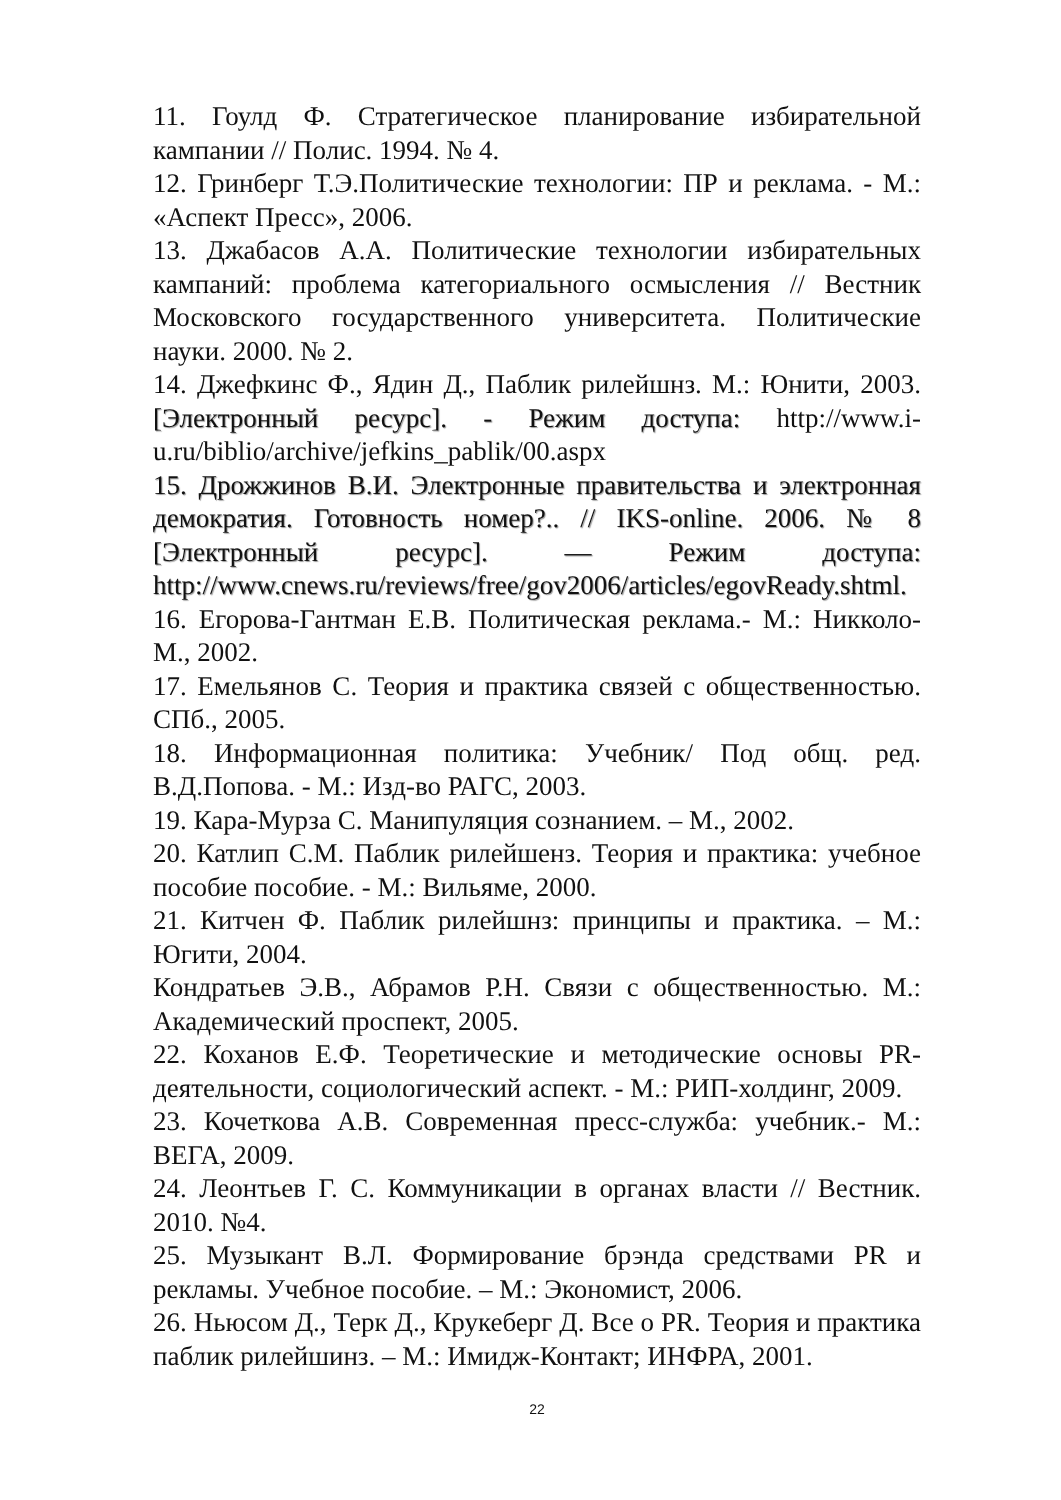11. Гоулд Ф. Стратегическое планирование избирательной кампании // Полис. 1994. № 4.
12. Гринберг Т.Э.Политические технологии: ПР и реклама. - М.: «Аспект Пресс», 2006.
13. Джабасов А.А. Политические технологии избирательных кампаний: проблема категориального осмысления // Вестник Московского государственного университета. Политические науки. 2000. № 2.
14. Джефкинс Ф., Ядин Д., Паблик рилейшнз. М.: Юнити, 2003. [Электронный ресурс]. - Режим доступа: http://www.i-u.ru/biblio/archive/jefkins_pablik/00.aspx
15. Дрожжинов В.И. Электронные правительства и электронная демократия. Готовность номер?.. // IKS-online. 2006. № 8 [Электронный ресурс]. — Режим доступа: http://www.cnews.ru/reviews/free/gov2006/articles/egovReady.shtml.
16. Егорова-Гантман Е.В. Политическая реклама.- М.: Никколо-М., 2002.
17. Емельянов С. Теория и практика связей с общественностью. СПб., 2005.
18. Информационная политика: Учебник/ Под общ. ред. В.Д.Попова. - М.: Изд-во РАГС, 2003.
19. Кара-Мурза С. Манипуляция сознанием. – М., 2002.
20. Катлип С.М. Паблик рилейшенз. Теория и практика: учебное пособие пособие. - М.: Вильяме, 2000.
21. Китчен Ф. Паблик рилейшнз: принципы и практика. – М.: Югити, 2004.
Кондратьев Э.В., Абрамов Р.Н. Связи с общественностью. М.: Академический проспект, 2005.
22. Коханов Е.Ф. Теоретические и методические основы PR-деятельности, социологический аспект. - М.: РИП-холдинг, 2009.
23. Кочеткова А.В. Современная пресс-служба: учебник.- М.: ВЕГА, 2009.
24. Леонтьев Г. С. Коммуникации в органах власти // Вестник. 2010. №4.
25. Музыкант В.Л. Формирование брэнда средствами PR и рекламы. Учебное пособие. – М.: Экономист, 2006.
26. Ньюсом Д., Терк Д., Крукеберг Д. Все о PR. Теория и практика паблик рилейшинз. – М.: Имидж-Контакт; ИНФРА, 2001.
22